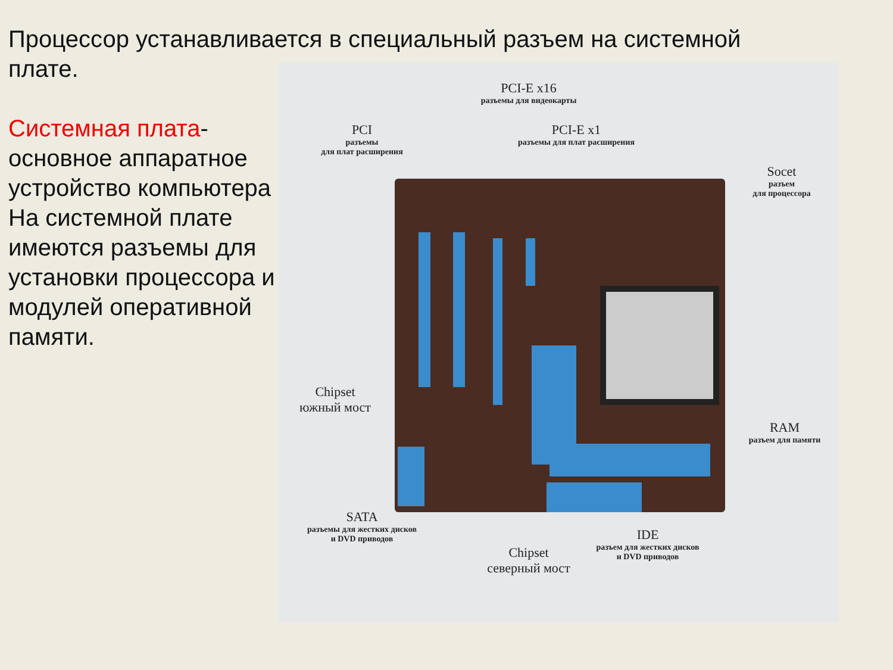Процессор устанавливается в специальный разъем на системной плате.
Системная плата- основное аппаратное устройство компьютера На системной плате имеются разъемы для установки процессора и модулей оперативной памяти.
PCI-E x16
разъемы для видеокарты
PCI
разъемы
для плат расширения
PCI-E x1
разъемы для плат расширения
Socet
разъем
для процессора
Chipset
южный мост
RAM
разъем для памяти
SATA
разъемы для жестких дисков
и DVD приводов
Chipset
северный мост
IDE
разъем для жестких дисков
и DVD приводов